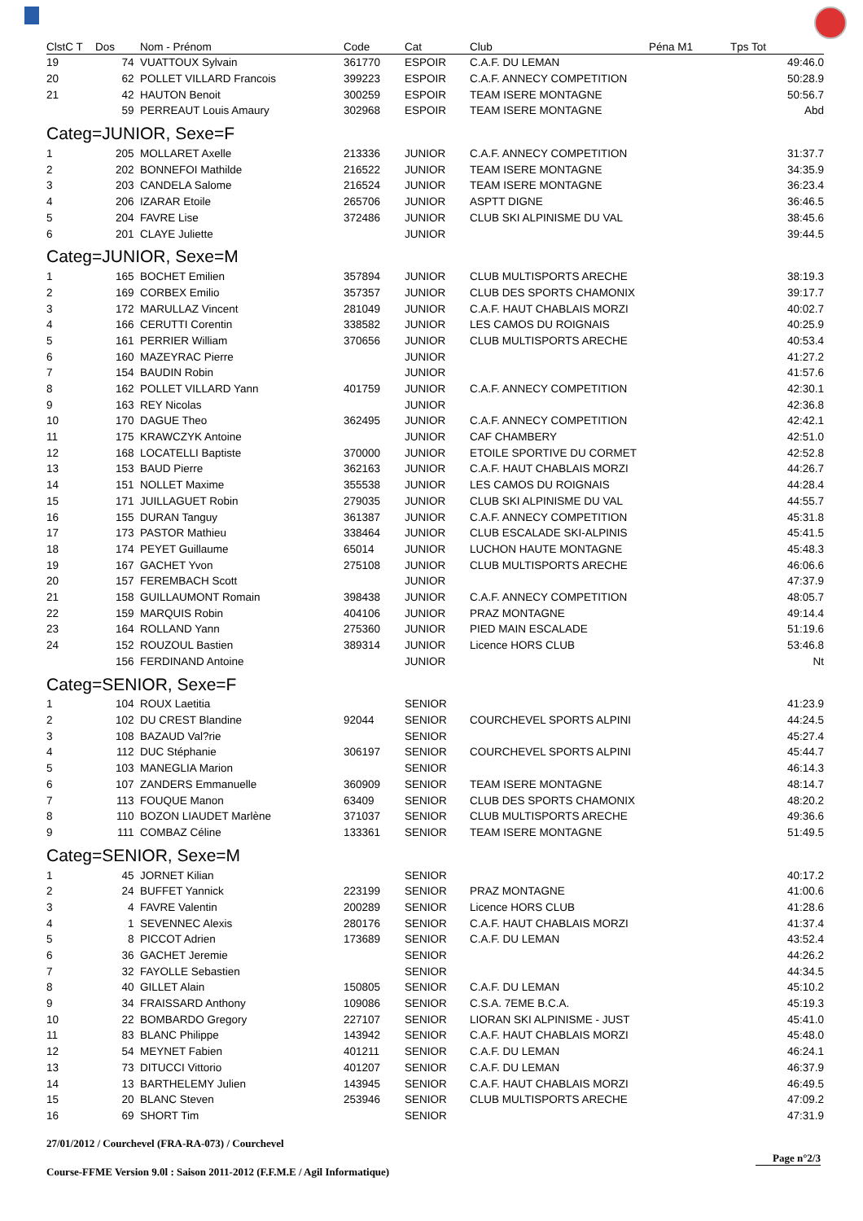| ClstC T | Dos | Nom - Prénom | Code | Cat | Club | Péna M1 | Tps Tot |
| --- | --- | --- | --- | --- | --- | --- | --- |
| 19 | 74 | VUATTOUX Sylvain | 361770 | ESPOIR | C.A.F. DU LEMAN | | 49:46.0 |
| 20 | 62 | POLLET VILLARD Francois | 399223 | ESPOIR | C.A.F. ANNECY COMPETITION | | 50:28.9 |
| 21 | 42 | HAUTON Benoit | 300259 | ESPOIR | TEAM ISERE MONTAGNE | | 50:56.7 |
| | 59 | PERREAUT Louis Amaury | 302968 | ESPOIR | TEAM ISERE MONTAGNE | | Abd |
| Categ=JUNIOR, Sexe=F | | | | | | | |
| 1 | 205 | MOLLARET Axelle | 213336 | JUNIOR | C.A.F. ANNECY COMPETITION | | 31:37.7 |
| 2 | 202 | BONNEFOI Mathilde | 216522 | JUNIOR | TEAM ISERE MONTAGNE | | 34:35.9 |
| 3 | 203 | CANDELA Salome | 216524 | JUNIOR | TEAM ISERE MONTAGNE | | 36:23.4 |
| 4 | 206 | IZARAR Etoile | 265706 | JUNIOR | ASPTT DIGNE | | 36:46.5 |
| 5 | 204 | FAVRE Lise | 372486 | JUNIOR | CLUB SKI ALPINISME DU VAL | | 38:45.6 |
| 6 | 201 | CLAYE Juliette | | JUNIOR | | | 39:44.5 |
| Categ=JUNIOR, Sexe=M | | | | | | | |
| 1 | 165 | BOCHET Emilien | 357894 | JUNIOR | CLUB MULTISPORTS ARECHE | | 38:19.3 |
| 2 | 169 | CORBEX Emilio | 357357 | JUNIOR | CLUB DES SPORTS CHAMONIX | | 39:17.7 |
| 3 | 172 | MARULLAZ Vincent | 281049 | JUNIOR | C.A.F. HAUT CHABLAIS MORZI | | 40:02.7 |
| 4 | 166 | CERUTTI Corentin | 338582 | JUNIOR | LES CAMOS DU ROIGNAIS | | 40:25.9 |
| 5 | 161 | PERRIER William | 370656 | JUNIOR | CLUB MULTISPORTS ARECHE | | 40:53.4 |
| 6 | 160 | MAZEYRAC Pierre | | JUNIOR | | | 41:27.2 |
| 7 | 154 | BAUDIN Robin | | JUNIOR | | | 41:57.6 |
| 8 | 162 | POLLET VILLARD Yann | 401759 | JUNIOR | C.A.F. ANNECY COMPETITION | | 42:30.1 |
| 9 | 163 | REY Nicolas | | JUNIOR | | | 42:36.8 |
| 10 | 170 | DAGUE Theo | 362495 | JUNIOR | C.A.F. ANNECY COMPETITION | | 42:42.1 |
| 11 | 175 | KRAWCZYK Antoine | | JUNIOR | CAF CHAMBERY | | 42:51.0 |
| 12 | 168 | LOCATELLI Baptiste | 370000 | JUNIOR | ETOILE SPORTIVE DU CORMET | | 42:52.8 |
| 13 | 153 | BAUD Pierre | 362163 | JUNIOR | C.A.F. HAUT CHABLAIS MORZI | | 44:26.7 |
| 14 | 151 | NOLLET Maxime | 355538 | JUNIOR | LES CAMOS DU ROIGNAIS | | 44:28.4 |
| 15 | 171 | JUILLAGUET Robin | 279035 | JUNIOR | CLUB SKI ALPINISME DU VAL | | 44:55.7 |
| 16 | 155 | DURAN Tanguy | 361387 | JUNIOR | C.A.F. ANNECY COMPETITION | | 45:31.8 |
| 17 | 173 | PASTOR Mathieu | 338464 | JUNIOR | CLUB ESCALADE SKI-ALPINIS | | 45:41.5 |
| 18 | 174 | PEYET Guillaume | 65014 | JUNIOR | LUCHON HAUTE MONTAGNE | | 45:48.3 |
| 19 | 167 | GACHET Yvon | 275108 | JUNIOR | CLUB MULTISPORTS ARECHE | | 46:06.6 |
| 20 | 157 | FEREMBACH Scott | | JUNIOR | | | 47:37.9 |
| 21 | 158 | GUILLAUMONT Romain | 398438 | JUNIOR | C.A.F. ANNECY COMPETITION | | 48:05.7 |
| 22 | 159 | MARQUIS Robin | 404106 | JUNIOR | PRAZ MONTAGNE | | 49:14.4 |
| 23 | 164 | ROLLAND Yann | 275360 | JUNIOR | PIED MAIN ESCALADE | | 51:19.6 |
| 24 | 152 | ROUZOUL Bastien | 389314 | JUNIOR | Licence HORS CLUB | | 53:46.8 |
| | 156 | FERDINAND Antoine | | JUNIOR | | | Nt |
| Categ=SENIOR, Sexe=F | | | | | | | |
| 1 | 104 | ROUX Laetitia | | SENIOR | | | 41:23.9 |
| 2 | 102 | DU CREST Blandine | 92044 | SENIOR | COURCHEVEL SPORTS ALPINI | | 44:24.5 |
| 3 | 108 | BAZAUD Val?rie | | SENIOR | | | 45:27.4 |
| 4 | 112 | DUC Stéphanie | 306197 | SENIOR | COURCHEVEL SPORTS ALPINI | | 45:44.7 |
| 5 | 103 | MANEGLIA Marion | | SENIOR | | | 46:14.3 |
| 6 | 107 | ZANDERS Emmanuelle | 360909 | SENIOR | TEAM ISERE MONTAGNE | | 48:14.7 |
| 7 | 113 | FOUQUE Manon | 63409 | SENIOR | CLUB DES SPORTS CHAMONIX | | 48:20.2 |
| 8 | 110 | BOZON LIAUDET Marlène | 371037 | SENIOR | CLUB MULTISPORTS ARECHE | | 49:36.6 |
| 9 | 111 | COMBAZ Céline | 133361 | SENIOR | TEAM ISERE MONTAGNE | | 51:49.5 |
| Categ=SENIOR, Sexe=M | | | | | | | |
| 1 | 45 | JORNET Kilian | | SENIOR | | | 40:17.2 |
| 2 | 24 | BUFFET Yannick | 223199 | SENIOR | PRAZ MONTAGNE | | 41:00.6 |
| 3 | 4 | FAVRE Valentin | 200289 | SENIOR | Licence HORS CLUB | | 41:28.6 |
| 4 | 1 | SEVENNEC Alexis | 280176 | SENIOR | C.A.F. HAUT CHABLAIS MORZI | | 41:37.4 |
| 5 | 8 | PICCOT Adrien | 173689 | SENIOR | C.A.F. DU LEMAN | | 43:52.4 |
| 6 | 36 | GACHET Jeremie | | SENIOR | | | 44:26.2 |
| 7 | 32 | FAYOLLE Sebastien | | SENIOR | | | 44:34.5 |
| 8 | 40 | GILLET Alain | 150805 | SENIOR | C.A.F. DU LEMAN | | 45:10.2 |
| 9 | 34 | FRAISSARD Anthony | 109086 | SENIOR | C.S.A. 7EME B.C.A. | | 45:19.3 |
| 10 | 22 | BOMBARDO Gregory | 227107 | SENIOR | LIORAN SKI ALPINISME - JUST | | 45:41.0 |
| 11 | 83 | BLANC Philippe | 143942 | SENIOR | C.A.F. HAUT CHABLAIS MORZI | | 45:48.0 |
| 12 | 54 | MEYNET Fabien | 401211 | SENIOR | C.A.F. DU LEMAN | | 46:24.1 |
| 13 | 73 | DITUCCI Vittorio | 401207 | SENIOR | C.A.F. DU LEMAN | | 46:37.9 |
| 14 | 13 | BARTHELEMY Julien | 143945 | SENIOR | C.A.F. HAUT CHABLAIS MORZI | | 46:49.5 |
| 15 | 20 | BLANC Steven | 253946 | SENIOR | CLUB MULTISPORTS ARECHE | | 47:09.2 |
| 16 | 69 | SHORT Tim | | SENIOR | | | 47:31.9 |
27/01/2012 / Courchevel (FRA-RA-073) / Courchevel
Page n°2/3
Course-FFME Version 9.0l : Saison 2011-2012 (F.F.M.E / Agil Informatique)